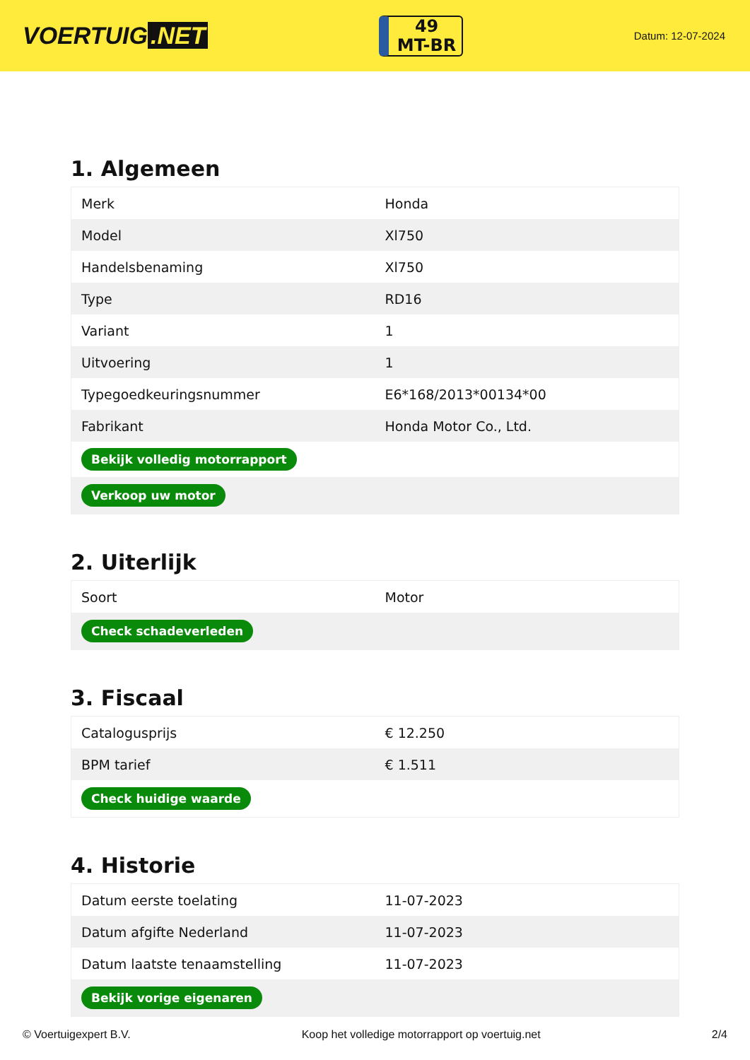VOERTUIG.NET
49
MT-BR
Datum: 12-07-2024
1. Algemeen
| Merk | Honda |
| Model | Xl750 |
| Handelsbenaming | Xl750 |
| Type | RD16 |
| Variant | 1 |
| Uitvoering | 1 |
| Typegoedkeuringsnummer | E6*168/2013*00134*00 |
| Fabrikant | Honda Motor Co., Ltd. |
| Bekijk volledig motorrapport | |
| Verkoop uw motor | |
2. Uiterlijk
| Soort | Motor |
| Check schadeverleden | |
3. Fiscaal
| Catalogusprijs | € 12.250 |
| BPM tarief | € 1.511 |
| Check huidige waarde | |
4. Historie
| Datum eerste toelating | 11-07-2023 |
| Datum afgifte Nederland | 11-07-2023 |
| Datum laatste tenaamstelling | 11-07-2023 |
| Bekijk vorige eigenaren | |
© Voertuigexpert B.V. Koop het volledige motorrapport op voertuig.net 2/4